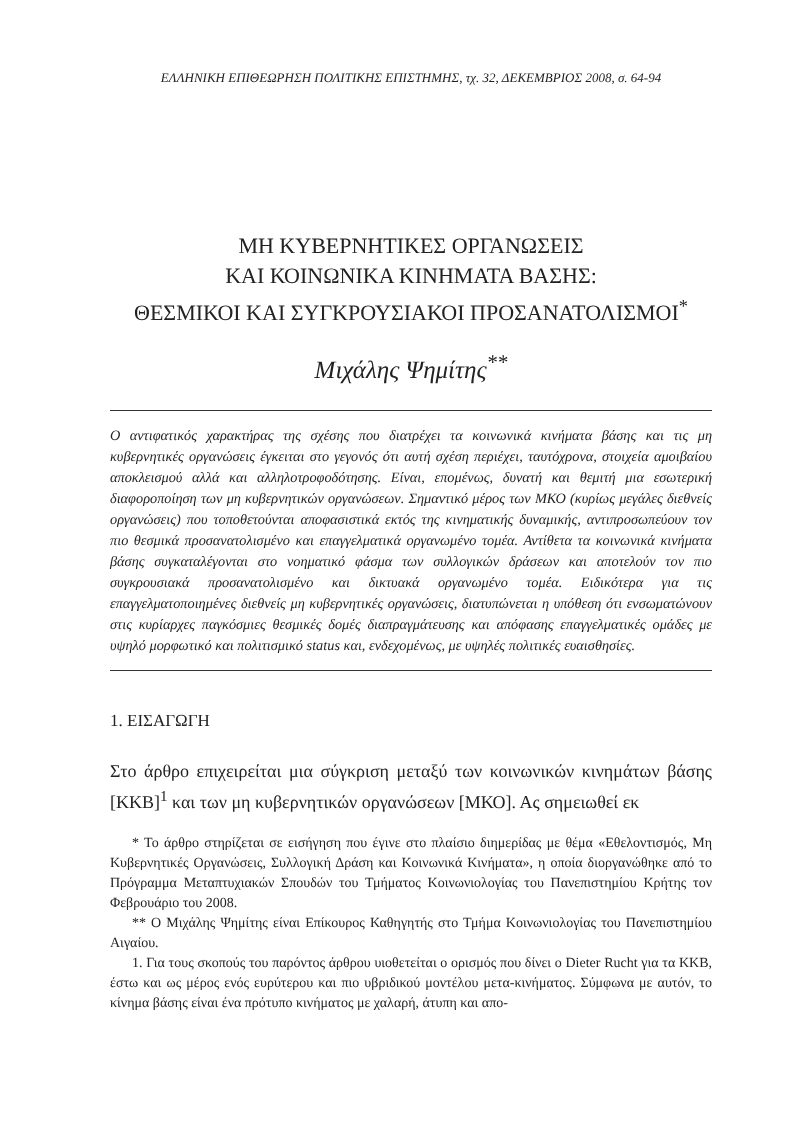ΕΛΛΗΝΙΚΗ ΕΠΙΘΕΩΡΗΣΗ ΠΟΛΙΤΙΚΗΣ ΕΠΙΣΤΗΜΗΣ, τχ. 32, ΔΕΚΕΜΒΡΙΟΣ 2008, σ. 64-94
ΜΗ ΚΥΒΕΡΝΗΤΙΚΕΣ ΟΡΓΑΝΩΣΕΙΣ
ΚΑΙ ΚΟΙΝΩΝΙΚΑ ΚΙΝΗΜΑΤΑ ΒΑΣΗΣ:
ΘΕΣΜΙΚΟΙ ΚΑΙ ΣΥΓΚΡΟΥΣΙΑΚΟΙ ΠΡΟΣΑΝΑΤΟΛΙΣΜΟΙ<sup>*</sup>
Μιχάλης Ψημίτης<sup>**</sup>
Ο αντιφατικός χαρακτήρας της σχέσης που διατρέχει τα κοινωνικά κινήματα βάσης και τις μη κυβερνητικές οργανώσεις έγκειται στο γεγονός ότι αυτή σχέση περιέχει, ταυτόχρονα, στοιχεία αμοιβαίου αποκλεισμού αλλά και αλληλοτροφοδότησης. Είναι, επομένως, δυνατή και θεμιτή μια εσωτερική διαφοροποίηση των μη κυβερνητικών οργανώσεων. Σημαντικό μέρος των ΜΚΟ (κυρίως μεγάλες διεθνείς οργανώσεις) που τοποθετούνται αποφασιστικά εκτός της κινηματικής δυναμικής, αντιπροσωπεύουν τον πιο θεσμικά προσανατολισμένο και επαγγελματικά οργανωμένο τομέα. Αντίθετα τα κοινωνικά κινήματα βάσης συγκαταλέγονται στο νοηματικό φάσμα των συλλογικών δράσεων και αποτελούν τον πιο συγκρουσιακά προσανατολισμένο και δικτυακά οργανωμένο τομέα. Ειδικότερα για τις επαγγελματοποιημένες διεθνείς μη κυβερνητικές οργανώσεις, διατυπώνεται η υπόθεση ότι ενσωματώνουν στις κυρίαρχες παγκόσμιες θεσμικές δομές διαπραγμάτευσης και απόφασης επαγγελματικές ομάδες με υψηλό μορφωτικό και πολιτισμικό status και, ενδεχομένως, με υψηλές πολιτικές ευαισθησίες.
1. ΕΙΣΑΓΩΓΗ
Στο άρθρο επιχειρείται μια σύγκριση μεταξύ των κοινωνικών κινημάτων βάσης [ΚΚΒ]<sup>1</sup> και των μη κυβερνητικών οργανώσεων [ΜΚΟ]. Ας σημειωθεί εκ
* Το άρθρο στηρίζεται σε εισήγηση που έγινε στο πλαίσιο διημερίδας με θέμα «Εθελοντισμός, Μη Κυβερνητικές Οργανώσεις, Συλλογική Δράση και Κοινωνικά Κινήματα», η οποία διοργανώθηκε από το Πρόγραμμα Μεταπτυχιακών Σπουδών του Τμήματος Κοινωνιολογίας του Πανεπιστημίου Κρήτης τον Φεβρουάριο του 2008.
** Ο Μιχάλης Ψημίτης είναι Επίκουρος Καθηγητής στο Τμήμα Κοινωνιολογίας του Πανεπιστημίου Αιγαίου.
1. Για τους σκοπούς του παρόντος άρθρου υιοθετείται ο ορισμός που δίνει ο Dieter Rucht για τα ΚΚΒ, έστω και ως μέρος ενός ευρύτερου και πιο υβριδικού μοντέλου μετα-κινήματος. Σύμφωνα με αυτόν, το κίνημα βάσης είναι ένα πρότυπο κινήματος με χαλαρή, άτυπη και απο-